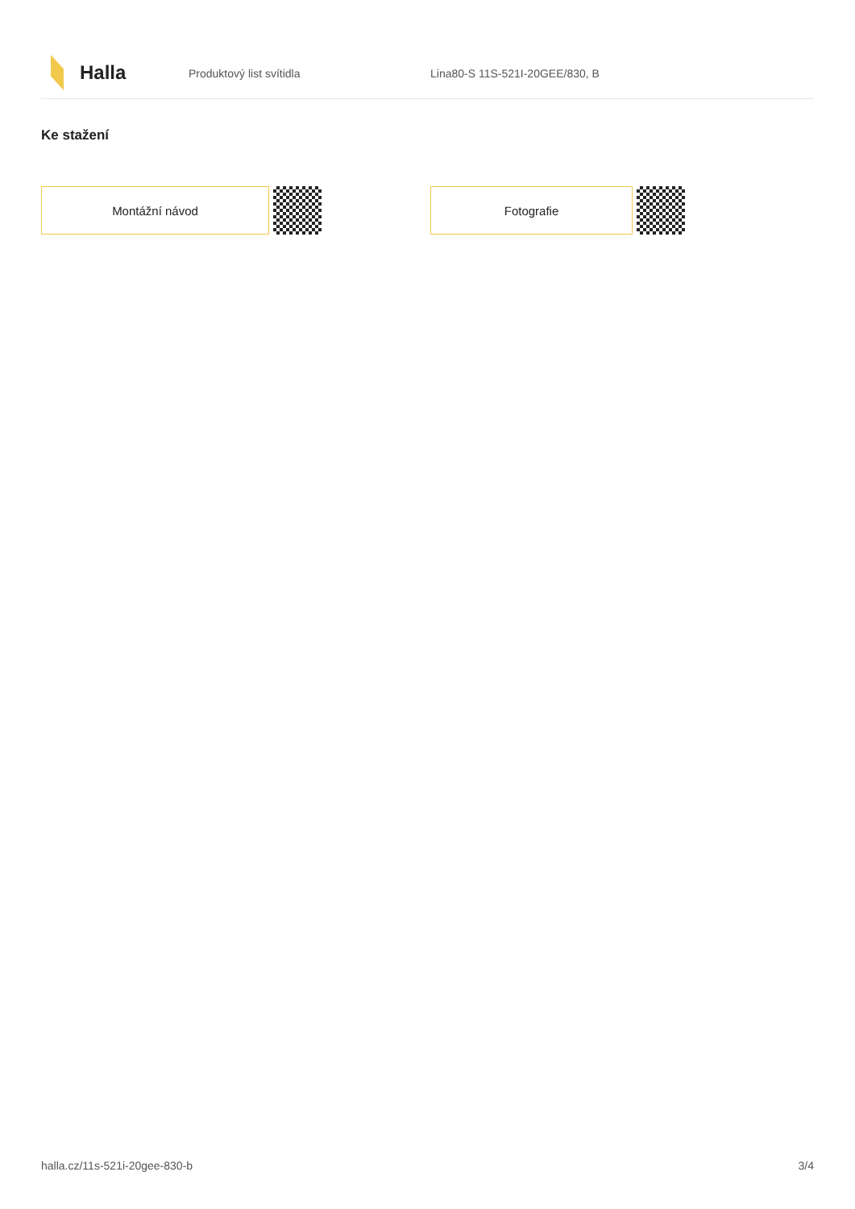Halla
Produktový list svítidla Lina80-S 11S-521I-20GEE/830, B
Ke stažení
Montážní návod Fotografie
halla.cz/11s-521i-20gee-830-b 3/4